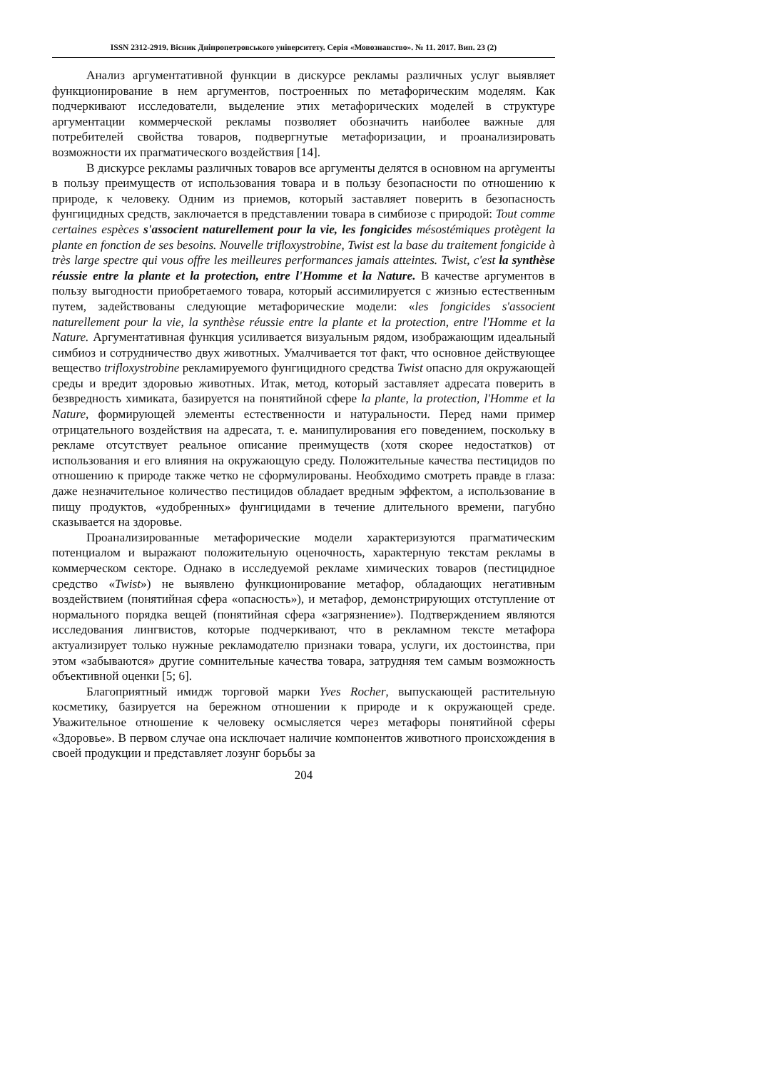ISSN 2312-2919. Вісник Дніпропетровського університету. Серія «Мовознавство». № 11. 2017. Вип. 23 (2)
Анализ аргументативной функции в дискурсе рекламы различных услуг выявляет функционирование в нем аргументов, построенных по метафорическим моделям. Как подчеркивают исследователи, выделение этих метафорических моделей в структуре аргументации коммерческой рекламы позволяет обозначить наиболее важные для потребителей свойства товаров, подвергнутые метафоризации, и проанализировать возможности их прагматического воздействия [14].
В дискурсе рекламы различных товаров все аргументы делятся в основном на аргументы в пользу преимуществ от использования товара и в пользу безопасности по отношению к природе, к человеку. Одним из приемов, который заставляет поверить в безопасность фунгицидных средств, заключается в представлении товара в симбиозе с природой: Tout comme certaines espèces s'associent naturellement pour la vie, les fongicides mésostémiques protègent la plante en fonction de ses besoins. Nouvelle trifloxystrobine, Twist est la base du traitement fongicide à très large spectre qui vous offre les meilleures performances jamais atteintes. Twist, c'est la synthèse réussie entre la plante et la protection, entre l'Homme et la Nature. В качестве аргументов в пользу выгодности приобретаемого товара, который ассимилируется с жизнью естественным путем, задействованы следующие метафорические модели: «les fongicides s'associent naturellement pour la vie, la synthèse réussie entre la plante et la protection, entre l'Homme et la Nature. Аргументативная функция усиливается визуальным рядом, изображающим идеальный симбиоз и сотрудничество двух животных. Умалчивается тот факт, что основное действующее вещество trifloxystrobine рекламируемого фунгицидного средства Twist опасно для окружающей среды и вредит здоровью животных. Итак, метод, который заставляет адресата поверить в безвредность химиката, базируется на понятийной сфере la plante, la protection, l'Homme et la Nature, формирующей элементы естественности и натуральности. Перед нами пример отрицательного воздействия на адресата, т. е. манипулирования его поведением, поскольку в рекламе отсутствует реальное описание преимуществ (хотя скорее недостатков) от использования и его влияния на окружающую среду. Положительные качества пестицидов по отношению к природе также четко не сформулированы. Необходимо смотреть правде в глаза: даже незначительное количество пестицидов обладает вредным эффектом, а использование в пищу продуктов, «удобренных» фунгицидами в течение длительного времени, пагубно сказывается на здоровье.
Проанализированные метафорические модели характеризуются прагматическим потенциалом и выражают положительную оценочность, характерную текстам рекламы в коммерческом секторе. Однако в исследуемой рекламе химических товаров (пестицидное средство «Twist») не выявлено функционирование метафор, обладающих негативным воздействием (понятийная сфера «опасность»), и метафор, демонстрирующих отступление от нормального порядка вещей (понятийная сфера «загрязнение»). Подтверждением являются исследования лингвистов, которые подчеркивают, что в рекламном тексте метафора актуализирует только нужные рекламодателю признаки товара, услуги, их достоинства, при этом «забываются» другие сомнительные качества товара, затрудняя тем самым возможность объективной оценки [5; 6].
Благоприятный имидж торговой марки Yves Rocher, выпускающей растительную косметику, базируется на бережном отношении к природе и к окружающей среде. Уважительное отношение к человеку осмысляется через метафоры понятийной сферы «Здоровье». В первом случае она исключает наличие компонентов животного происхождения в своей продукции и представляет лозунг борьбы за
204